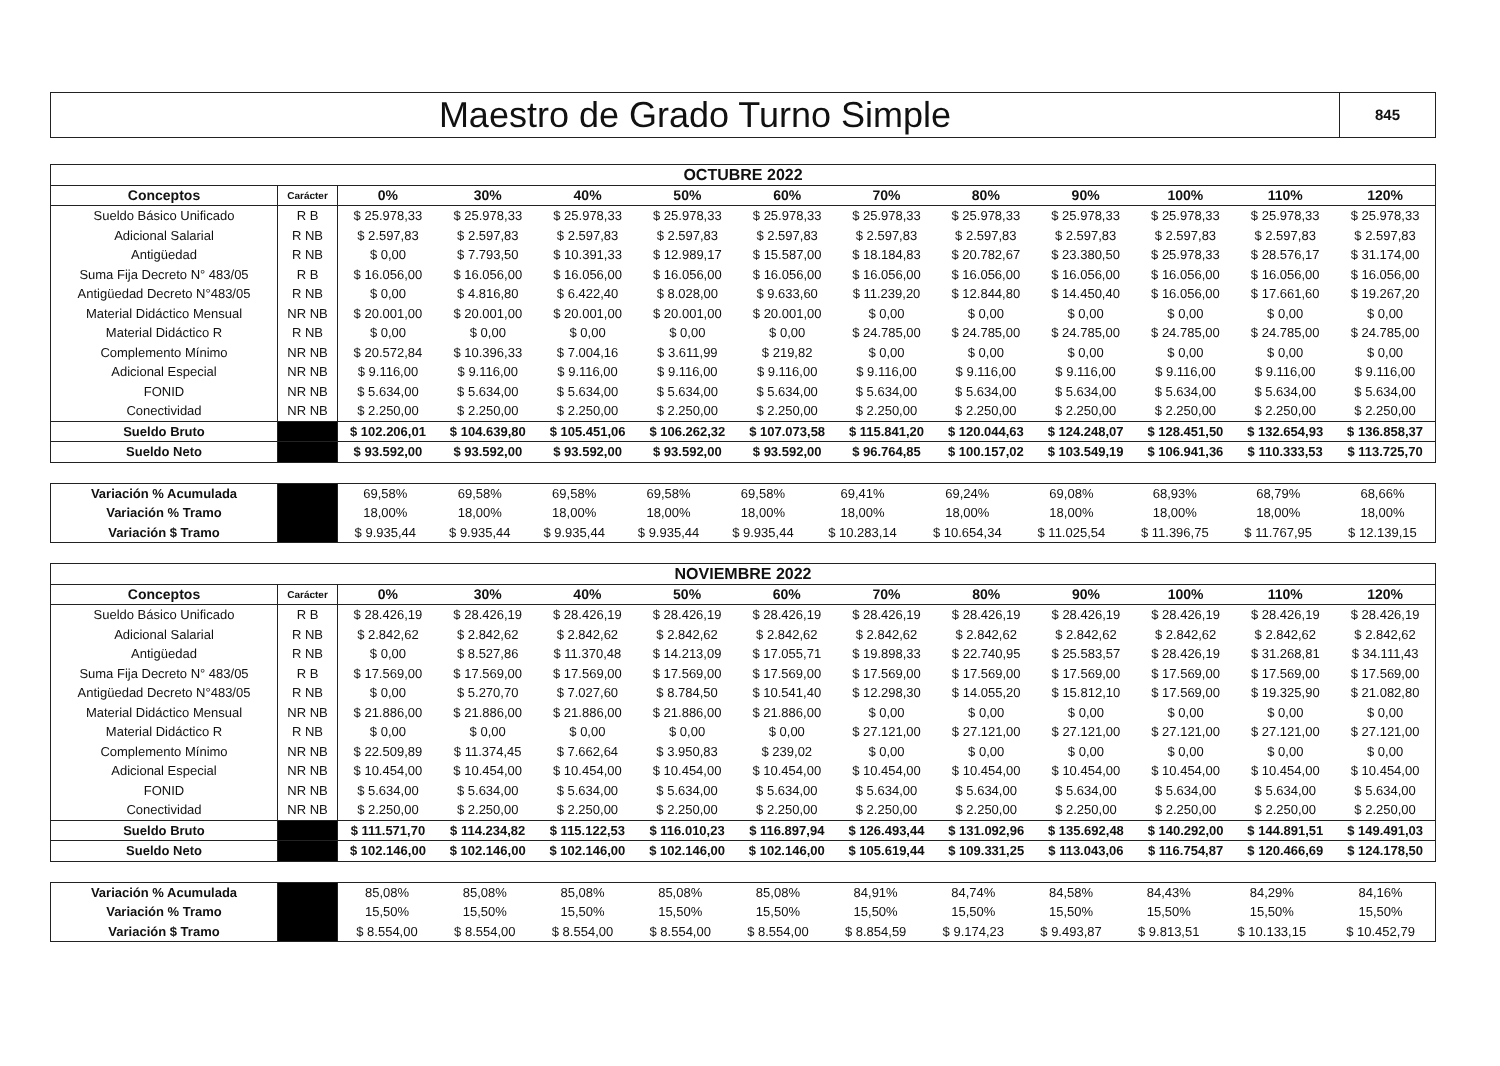Maestro de Grado Turno Simple
845
| OCTUBRE 2022 | | | | | | | | | | | | |
| --- | --- | --- | --- | --- | --- | --- | --- | --- | --- | --- | --- | --- |
| Conceptos | Carácter | 0% | 30% | 40% | 50% | 60% | 70% | 80% | 90% | 100% | 110% | 120% |
| Sueldo Básico Unificado | R B | $ 25.978,33 | $ 25.978,33 | $ 25.978,33 | $ 25.978,33 | $ 25.978,33 | $ 25.978,33 | $ 25.978,33 | $ 25.978,33 | $ 25.978,33 | $ 25.978,33 | $ 25.978,33 |
| Adicional Salarial | R NB | $ 2.597,83 | $ 2.597,83 | $ 2.597,83 | $ 2.597,83 | $ 2.597,83 | $ 2.597,83 | $ 2.597,83 | $ 2.597,83 | $ 2.597,83 | $ 2.597,83 | $ 2.597,83 |
| Antigüedad | R NB | $ 0,00 | $ 7.793,50 | $ 10.391,33 | $ 12.989,17 | $ 15.587,00 | $ 18.184,83 | $ 20.782,67 | $ 23.380,50 | $ 25.978,33 | $ 28.576,17 | $ 31.174,00 |
| Suma Fija Decreto N° 483/05 | R B | $ 16.056,00 | $ 16.056,00 | $ 16.056,00 | $ 16.056,00 | $ 16.056,00 | $ 16.056,00 | $ 16.056,00 | $ 16.056,00 | $ 16.056,00 | $ 16.056,00 | $ 16.056,00 |
| Antigüedad Decreto N°483/05 | R NB | $ 0,00 | $ 4.816,80 | $ 6.422,40 | $ 8.028,00 | $ 9.633,60 | $ 11.239,20 | $ 12.844,80 | $ 14.450,40 | $ 16.056,00 | $ 17.661,60 | $ 19.267,20 |
| Material Didáctico Mensual | NR NB | $ 20.001,00 | $ 20.001,00 | $ 20.001,00 | $ 20.001,00 | $ 20.001,00 | $ 0,00 | $ 0,00 | $ 0,00 | $ 0,00 | $ 0,00 | $ 0,00 |
| Material Didáctico R | R NB | $ 0,00 | $ 0,00 | $ 0,00 | $ 0,00 | $ 0,00 | $ 24.785,00 | $ 24.785,00 | $ 24.785,00 | $ 24.785,00 | $ 24.785,00 | $ 24.785,00 |
| Complemento Mínimo | NR NB | $ 20.572,84 | $ 10.396,33 | $ 7.004,16 | $ 3.611,99 | $ 219,82 | $ 0,00 | $ 0,00 | $ 0,00 | $ 0,00 | $ 0,00 | $ 0,00 |
| Adicional Especial | NR NB | $ 9.116,00 | $ 9.116,00 | $ 9.116,00 | $ 9.116,00 | $ 9.116,00 | $ 9.116,00 | $ 9.116,00 | $ 9.116,00 | $ 9.116,00 | $ 9.116,00 | $ 9.116,00 |
| FONID | NR NB | $ 5.634,00 | $ 5.634,00 | $ 5.634,00 | $ 5.634,00 | $ 5.634,00 | $ 5.634,00 | $ 5.634,00 | $ 5.634,00 | $ 5.634,00 | $ 5.634,00 | $ 5.634,00 |
| Conectividad | NR NB | $ 2.250,00 | $ 2.250,00 | $ 2.250,00 | $ 2.250,00 | $ 2.250,00 | $ 2.250,00 | $ 2.250,00 | $ 2.250,00 | $ 2.250,00 | $ 2.250,00 | $ 2.250,00 |
| Sueldo Bruto | | $ 102.206,01 | $ 104.639,80 | $ 105.451,06 | $ 106.262,32 | $ 107.073,58 | $ 115.841,20 | $ 120.044,63 | $ 124.248,07 | $ 128.451,50 | $ 132.654,93 | $ 136.858,37 |
| Sueldo Neto | | $ 93.592,00 | $ 93.592,00 | $ 93.592,00 | $ 93.592,00 | $ 93.592,00 | $ 96.764,85 | $ 100.157,02 | $ 103.549,19 | $ 106.941,36 | $ 110.333,53 | $ 113.725,70 |
| Variación % Acumulada | | 69,58% | 69,58% | 69,58% | 69,58% | 69,58% | 69,41% | 69,24% | 69,08% | 68,93% | 68,79% | 68,66% |
| Variación % Tramo | | 18,00% | 18,00% | 18,00% | 18,00% | 18,00% | 18,00% | 18,00% | 18,00% | 18,00% | 18,00% | 18,00% |
| Variación $ Tramo | | $ 9.935,44 | $ 9.935,44 | $ 9.935,44 | $ 9.935,44 | $ 9.935,44 | $ 10.283,14 | $ 10.654,34 | $ 11.025,54 | $ 11.396,75 | $ 11.767,95 | $ 12.139,15 |
| NOVIEMBRE 2022 | | | | | | | | | | | | |
| --- | --- | --- | --- | --- | --- | --- | --- | --- | --- | --- | --- | --- |
| Conceptos | Carácter | 0% | 30% | 40% | 50% | 60% | 70% | 80% | 90% | 100% | 110% | 120% |
| Sueldo Básico Unificado | R B | $ 28.426,19 | $ 28.426,19 | $ 28.426,19 | $ 28.426,19 | $ 28.426,19 | $ 28.426,19 | $ 28.426,19 | $ 28.426,19 | $ 28.426,19 | $ 28.426,19 | $ 28.426,19 |
| Adicional Salarial | R NB | $ 2.842,62 | $ 2.842,62 | $ 2.842,62 | $ 2.842,62 | $ 2.842,62 | $ 2.842,62 | $ 2.842,62 | $ 2.842,62 | $ 2.842,62 | $ 2.842,62 | $ 2.842,62 |
| Antigüedad | R NB | $ 0,00 | $ 8.527,86 | $ 11.370,48 | $ 14.213,09 | $ 17.055,71 | $ 19.898,33 | $ 22.740,95 | $ 25.583,57 | $ 28.426,19 | $ 31.268,81 | $ 34.111,43 |
| Suma Fija Decreto N° 483/05 | R B | $ 17.569,00 | $ 17.569,00 | $ 17.569,00 | $ 17.569,00 | $ 17.569,00 | $ 17.569,00 | $ 17.569,00 | $ 17.569,00 | $ 17.569,00 | $ 17.569,00 | $ 17.569,00 |
| Antigüedad Decreto N°483/05 | R NB | $ 0,00 | $ 5.270,70 | $ 7.027,60 | $ 8.784,50 | $ 10.541,40 | $ 12.298,30 | $ 14.055,20 | $ 15.812,10 | $ 17.569,00 | $ 19.325,90 | $ 21.082,80 |
| Material Didáctico Mensual | NR NB | $ 21.886,00 | $ 21.886,00 | $ 21.886,00 | $ 21.886,00 | $ 21.886,00 | $ 0,00 | $ 0,00 | $ 0,00 | $ 0,00 | $ 0,00 | $ 0,00 |
| Material Didáctico R | R NB | $ 0,00 | $ 0,00 | $ 0,00 | $ 0,00 | $ 0,00 | $ 27.121,00 | $ 27.121,00 | $ 27.121,00 | $ 27.121,00 | $ 27.121,00 | $ 27.121,00 |
| Complemento Mínimo | NR NB | $ 22.509,89 | $ 11.374,45 | $ 7.662,64 | $ 3.950,83 | $ 239,02 | $ 0,00 | $ 0,00 | $ 0,00 | $ 0,00 | $ 0,00 | $ 0,00 |
| Adicional Especial | NR NB | $ 10.454,00 | $ 10.454,00 | $ 10.454,00 | $ 10.454,00 | $ 10.454,00 | $ 10.454,00 | $ 10.454,00 | $ 10.454,00 | $ 10.454,00 | $ 10.454,00 | $ 10.454,00 |
| FONID | NR NB | $ 5.634,00 | $ 5.634,00 | $ 5.634,00 | $ 5.634,00 | $ 5.634,00 | $ 5.634,00 | $ 5.634,00 | $ 5.634,00 | $ 5.634,00 | $ 5.634,00 | $ 5.634,00 |
| Conectividad | NR NB | $ 2.250,00 | $ 2.250,00 | $ 2.250,00 | $ 2.250,00 | $ 2.250,00 | $ 2.250,00 | $ 2.250,00 | $ 2.250,00 | $ 2.250,00 | $ 2.250,00 | $ 2.250,00 |
| Sueldo Bruto | | $ 111.571,70 | $ 114.234,82 | $ 115.122,53 | $ 116.010,23 | $ 116.897,94 | $ 126.493,44 | $ 131.092,96 | $ 135.692,48 | $ 140.292,00 | $ 144.891,51 | $ 149.491,03 |
| Sueldo Neto | | $ 102.146,00 | $ 102.146,00 | $ 102.146,00 | $ 102.146,00 | $ 102.146,00 | $ 105.619,44 | $ 109.331,25 | $ 113.043,06 | $ 116.754,87 | $ 120.466,69 | $ 124.178,50 |
| Variación % Acumulada | | 85,08% | 85,08% | 85,08% | 85,08% | 85,08% | 84,91% | 84,74% | 84,58% | 84,43% | 84,29% | 84,16% |
| Variación % Tramo | | 15,50% | 15,50% | 15,50% | 15,50% | 15,50% | 15,50% | 15,50% | 15,50% | 15,50% | 15,50% | 15,50% |
| Variación $ Tramo | | $ 8.554,00 | $ 8.554,00 | $ 8.554,00 | $ 8.554,00 | $ 8.554,00 | $ 8.854,59 | $ 9.174,23 | $ 9.493,87 | $ 9.813,51 | $ 10.133,15 | $ 10.452,79 |